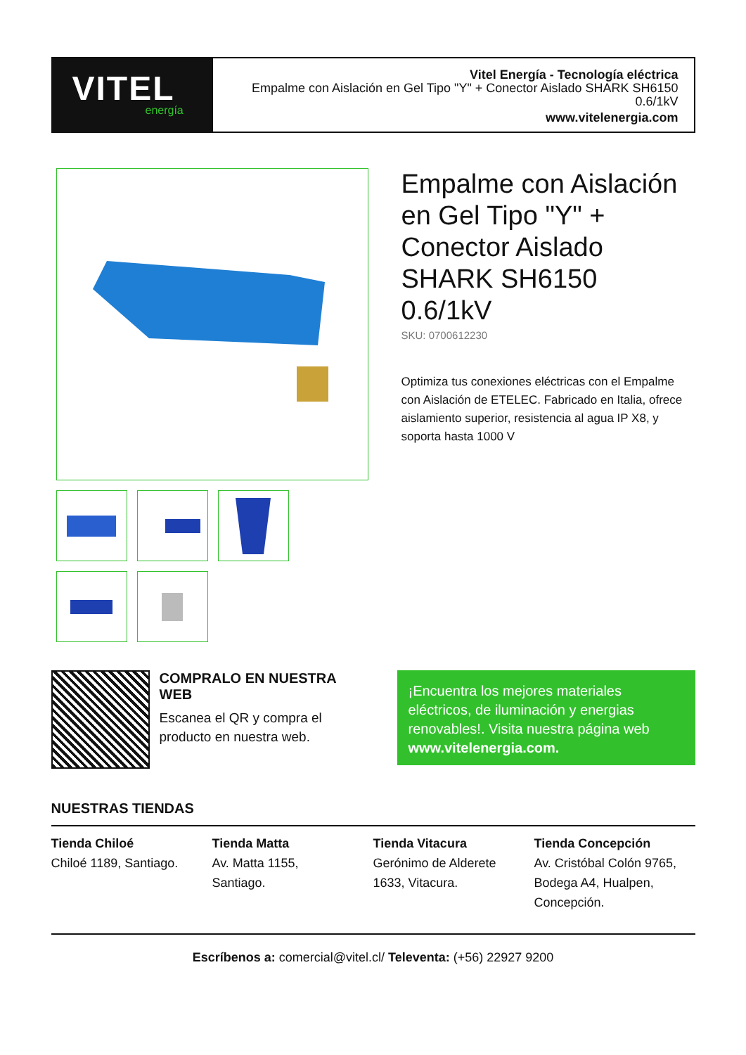VITEL
energía
Vitel Energía - Tecnología eléctrica
Empalme con Aislación en Gel Tipo "Y" + Conector Aislado SHARK SH6150
0.6/1kV
www.vitelenergia.com
Empalme con Aislación en Gel Tipo "Y" + Conector Aislado SHARK SH6150 0.6/1kV
SKU: 0700612230
Optimiza tus conexiones eléctricas con el Empalme con Aislación de ETELEC. Fabricado en Italia, ofrece aislamiento superior, resistencia al agua IP X8, y soporta hasta 1000 V
COMPRALO EN NUESTRA WEB
Escanea el QR y compra el producto en nuestra web.
¡Encuentra los mejores materiales eléctricos, de iluminación y energias renovables!. Visita nuestra página web www.vitelenergia.com.
NUESTRAS TIENDAS
Tienda Chiloé
Chiloé 1189, Santiago.
Tienda Matta
Av. Matta 1155,
Santiago.
Tienda Vitacura
Gerónimo de Alderete
1633, Vitacura.
Tienda Concepción
Av. Cristóbal Colón 9765,
Bodega A4, Hualpen,
Concepción.
Escríbenos a: comercial@vitel.cl/ Televenta: (+56) 22927 9200